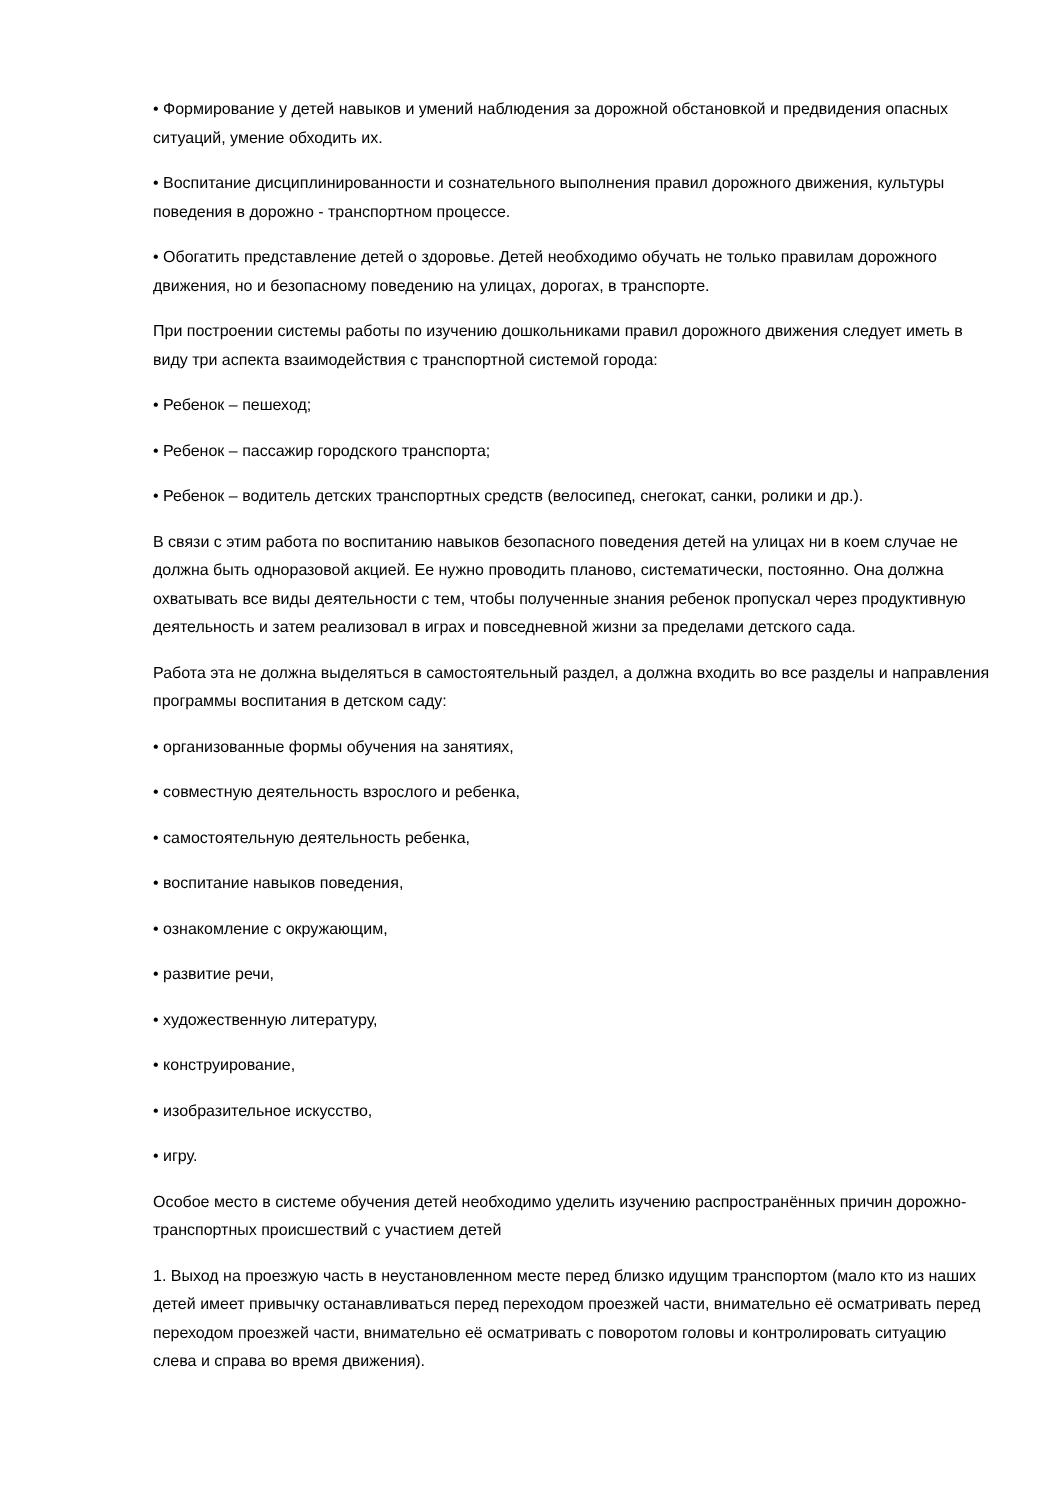• Формирование у детей навыков и умений наблюдения за дорожной обстановкой и предвидения опасных ситуаций, умение обходить их.
• Воспитание дисциплинированности и сознательного выполнения правил дорожного движения, культуры поведения в дорожно - транспортном процессе.
• Обогатить представление детей о здоровье. Детей необходимо обучать не только правилам дорожного движения, но и безопасному поведению на улицах, дорогах, в транспорте.
При построении системы работы по изучению дошкольниками правил дорожного движения следует иметь в виду три аспекта взаимодействия с транспортной системой города:
• Ребенок – пешеход;
• Ребенок – пассажир городского транспорта;
• Ребенок – водитель детских транспортных средств (велосипед, снегокат, санки, ролики и др.).
В связи с этим работа по воспитанию навыков безопасного поведения детей на улицах ни в коем случае не должна быть одноразовой акцией. Ее нужно проводить планово, систематически, постоянно. Она должна охватывать все виды деятельности с тем, чтобы полученные знания ребенок пропускал через продуктивную деятельность и затем реализовал в играх и повседневной жизни за пределами детского сада.
Работа эта не должна выделяться в самостоятельный раздел, а должна входить во все разделы и направления программы воспитания в детском саду:
• организованные формы обучения на занятиях,
• совместную деятельность взрослого и ребенка,
• самостоятельную деятельность ребенка,
• воспитание навыков поведения,
• ознакомление с окружающим,
• развитие речи,
• художественную литературу,
• конструирование,
• изобразительное искусство,
• игру.
Особое место в системе обучения детей необходимо уделить изучению распространённых причин дорожно-транспортных происшествий с участием детей
1. Выход на проезжую часть в неустановленном месте перед близко идущим транспортом (мало кто из наших детей имеет привычку останавливаться перед переходом проезжей части, внимательно её осматривать перед переходом проезжей части, внимательно её осматривать с поворотом головы и контролировать ситуацию слева и справа во время движения).